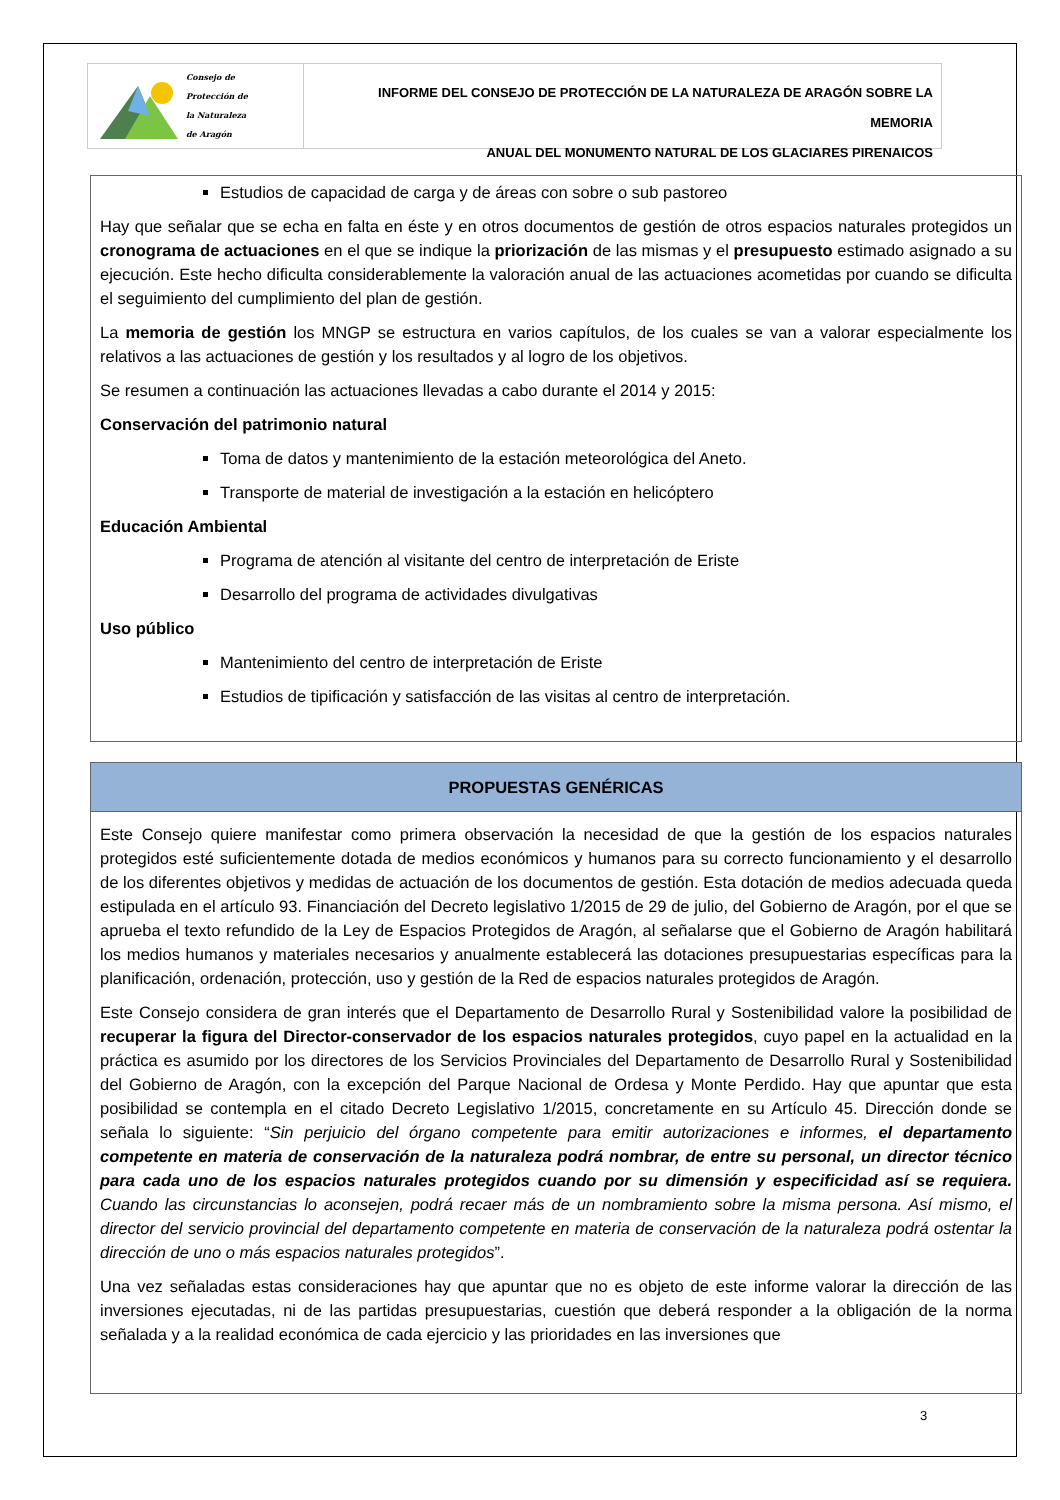Consejo de
Protección de
la Naturaleza
de Aragón
INFORME DEL CONSEJO DE PROTECCIÓN DE LA NATURALEZA DE ARAGÓN SOBRE LA MEMORIA
ANUAL DEL MONUMENTO NATURAL DE LOS GLACIARES PIRENAICOS
Estudios de capacidad de carga y de áreas con sobre o sub pastoreo
Hay que señalar que se echa en falta en éste y en otros documentos de gestión de otros espacios naturales protegidos un cronograma de actuaciones en el que se indique la priorización de las mismas y el presupuesto estimado asignado a su ejecución. Este hecho dificulta considerablemente la valoración anual de las actuaciones acometidas por cuando se dificulta el seguimiento del cumplimiento del plan de gestión.
La memoria de gestión los MNGP se estructura en varios capítulos, de los cuales se van a valorar especialmente los relativos a las actuaciones de gestión y los resultados y al logro de los objetivos.
Se resumen a continuación las actuaciones llevadas a cabo durante el 2014 y 2015:
Conservación del patrimonio natural
Toma de datos y mantenimiento de la estación meteorológica del Aneto.
Transporte de material de investigación a la estación en helicóptero
Educación Ambiental
Programa de atención al visitante del centro de interpretación de Eriste
Desarrollo del programa de actividades divulgativas
Uso público
Mantenimiento del centro de interpretación de Eriste
Estudios de tipificación y satisfacción de las visitas al centro de interpretación.
PROPUESTAS GENÉRICAS
Este Consejo quiere manifestar como primera observación la necesidad de que la gestión de los espacios naturales protegidos esté suficientemente dotada de medios económicos y humanos para su correcto funcionamiento y el desarrollo de los diferentes objetivos y medidas de actuación de los documentos de gestión. Esta dotación de medios adecuada queda estipulada en el artículo 93. Financiación del Decreto legislativo 1/2015 de 29 de julio, del Gobierno de Aragón, por el que se aprueba el texto refundido de la Ley de Espacios Protegidos de Aragón, al señalarse que el Gobierno de Aragón habilitará los medios humanos y materiales necesarios y anualmente establecerá las dotaciones presupuestarias específicas para la planificación, ordenación, protección, uso y gestión de la Red de espacios naturales protegidos de Aragón.
Este Consejo considera de gran interés que el Departamento de Desarrollo Rural y Sostenibilidad valore la posibilidad de recuperar la figura del Director-conservador de los espacios naturales protegidos, cuyo papel en la actualidad en la práctica es asumido por los directores de los Servicios Provinciales del Departamento de Desarrollo Rural y Sostenibilidad del Gobierno de Aragón, con la excepción del Parque Nacional de Ordesa y Monte Perdido. Hay que apuntar que esta posibilidad se contempla en el citado Decreto Legislativo 1/2015, concretamente en su Artículo 45. Dirección donde se señala lo siguiente: “Sin perjuicio del órgano competente para emitir autorizaciones e informes, el departamento competente en materia de conservación de la naturaleza podrá nombrar, de entre su personal, un director técnico para cada uno de los espacios naturales protegidos cuando por su dimensión y especificidad así se requiera. Cuando las circunstancias lo aconsejen, podrá recaer más de un nombramiento sobre la misma persona. Así mismo, el director del servicio provincial del departamento competente en materia de conservación de la naturaleza podrá ostentar la dirección de uno o más espacios naturales protegidos”.
Una vez señaladas estas consideraciones hay que apuntar que no es objeto de este informe valorar la dirección de las inversiones ejecutadas, ni de las partidas presupuestarias, cuestión que deberá responder a la obligación de la norma señalada y a la realidad económica de cada ejercicio y las prioridades en las inversiones que
3